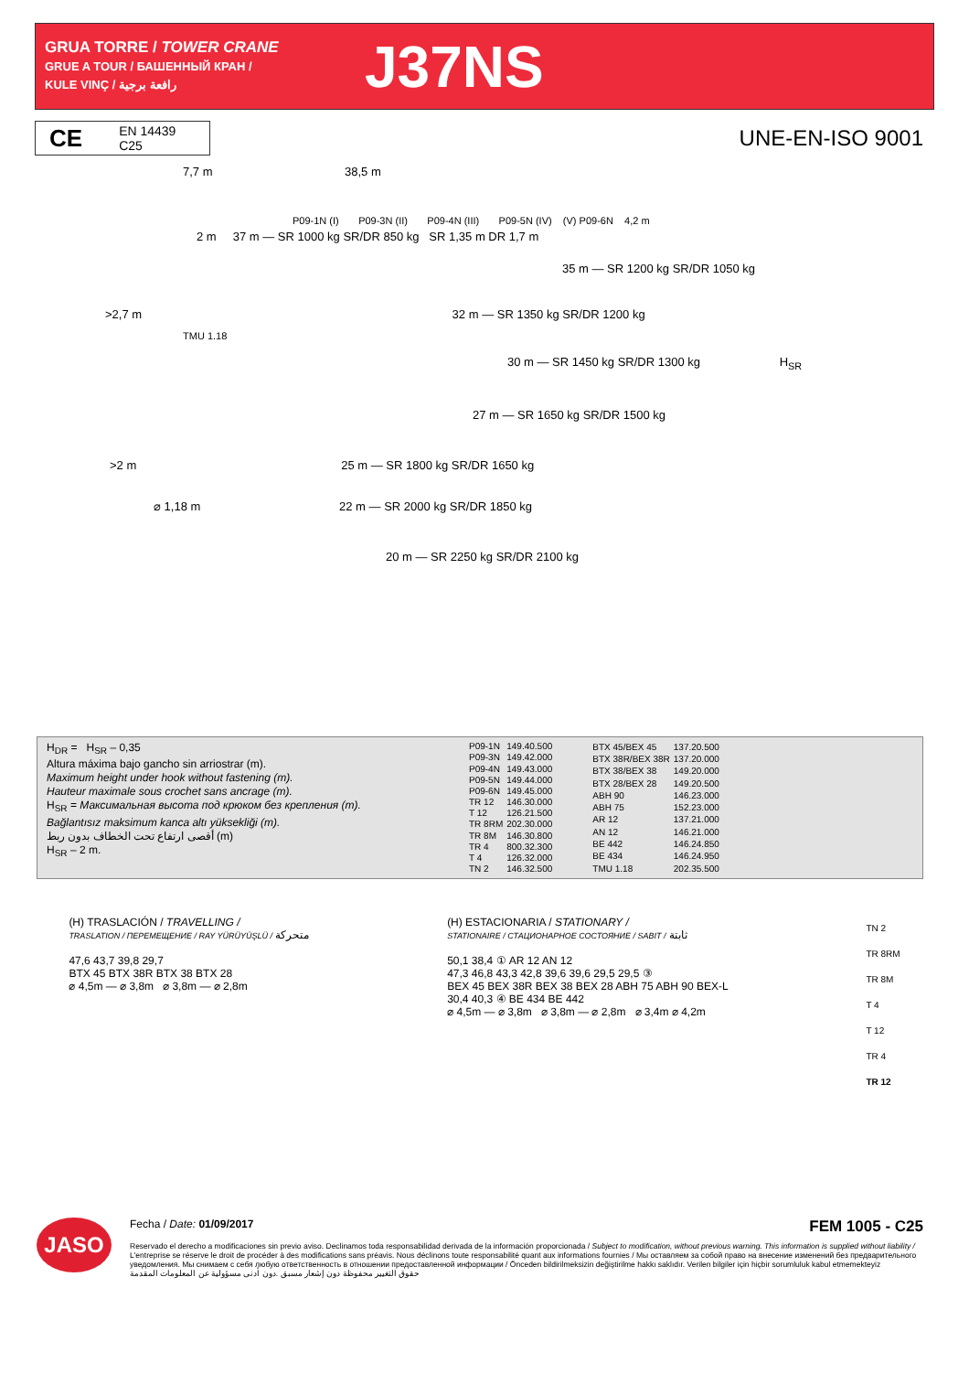GRUA TORRE / TOWER CRANE
GRUE A TOUR / БАШЕННЫЙ КРАН /
KULE VINÇ / رافعة برجية
J37NS
CE
EN 14439
C25
UNE-EN-ISO 9001
7,7 m 38,5 m
P09-1N (I) P09-3N (II) P09-4N (III) P09-5N (IV) (V) P09-6N 4,2 m
2 m 37 m — SR 1000 kg SR/DR 850 kg SR 1,35 m DR 1,7 m
35 m — SR 1200 kg SR/DR 1050 kg
>2,7 m 32 m — SR 1350 kg SR/DR 1200 kg
TMU 1.18
30 m — SR 1450 kg SR/DR 1300 kg H<sub>SR</sub>
27 m — SR 1650 kg SR/DR 1500 kg
>2 m 25 m — SR 1800 kg SR/DR 1650 kg
⌀ 1,18 m 22 m — SR 2000 kg SR/DR 1850 kg
20 m — SR 2250 kg SR/DR 2100 kg
H<sub>DR</sub> = H<sub>SR</sub> – 0,35
Altura máxima bajo gancho sin arriostrar (m).
Maximum height under hook without fastening (m).
Hauteur maximale sous crochet sans ancrage (m).
H<sub>SR</sub> = Максимальная высота под крюком без крепления (m).
Bağlantısız maksimum kanca altı yüksekliği (m).
أقصى ارتفاع تحت الخطاف بدون ربط (m)
H<sub>SR</sub> – 2 m.
| P09-1N | 149.40.500 |
| P09-3N | 149.42.000 |
| P09-4N | 149.43.000 |
| P09-5N | 149.44.000 |
| P09-6N | 149.45.000 |
| TR 12 | 146.30.000 |
| T 12 | 126.21.500 |
| TR 8RM | 202.30.000 |
| TR 8M | 146.30.800 |
| TR 4 | 800.32.300 |
| T 4 | 126.32.000 |
| TN 2 | 146.32.500 |
| BTX 45/BEX 45 | 137.20.500 |
| BTX 38R/BEX 38R | 137.20.000 |
| BTX 38/BEX 38 | 149.20.000 |
| BTX 28/BEX 28 | 149.20.500 |
| ABH 90 | 146.23.000 |
| ABH 75 | 152.23.000 |
| AR 12 | 137.21.000 |
| AN 12 | 146.21.000 |
| BE 442 | 146.24.850 |
| BE 434 | 146.24.950 |
| TMU 1.18 | 202.35.500 |
(H) TRASLACIÓN / TRAVELLING /
TRASLATION / ПЕРЕМЕЩЕНИЕ / RAY YÜRÜYÜŞLÜ / متحركة
47,6 43,7 39,8 29,7
BTX 45 BTX 38R BTX 38 BTX 28
⌀ 4,5m — ⌀ 3,8m ⌀ 3,8m — ⌀ 2,8m
(H) ESTACIONARIA / STATIONARY /
STATIONAIRE / СТАЦИОНАРНОЕ СОСТОЯНИЕ / SABIT / ثابتة
50,1 38,4 ① AR 12 AN 12
47,3 46,8 43,3 42,8 39,6 39,6 29,5 29,5 ③
BEX 45 BEX 38R BEX 38 BEX 28 ABH 75 ABH 90 BEX-L
30,4 40,3 ④ BE 434 BE 442
⌀ 4,5m — ⌀ 3,8m ⌀ 3,8m — ⌀ 2,8m ⌀ 3,4m ⌀ 4,2m
TN 2
TR 8RM
TR 8M
T 4
T 12
TR 4
TR 12
JASO
Fecha / Date: 01/09/2017 FEM 1005 - C25
Reservado el derecho a modificaciones sin previo aviso. Declinamos toda responsabilidad derivada de la información proporcionada / Subject to modification, without previous warning. This information is supplied without liability / L'entreprise se réserve le droit de procéder à des modifications sans préavis. Nous déclinons toute responsabilité quant aux informations fournies / Мы оставляем за собой право на внесение изменений без предварительного уведомления. Мы снимаем с себя любую ответственность в отношении предоставленной информации / Önceden bildirilmeksizin değiştirilme hakkı saklıdır. Verilen bilgiler için hiçbir sorumluluk kabul etmemekteyiz
حقوق التغيير محفوظة دون إشعار مسبق .دون أدنى مسؤولية عن المعلومات المقدمة